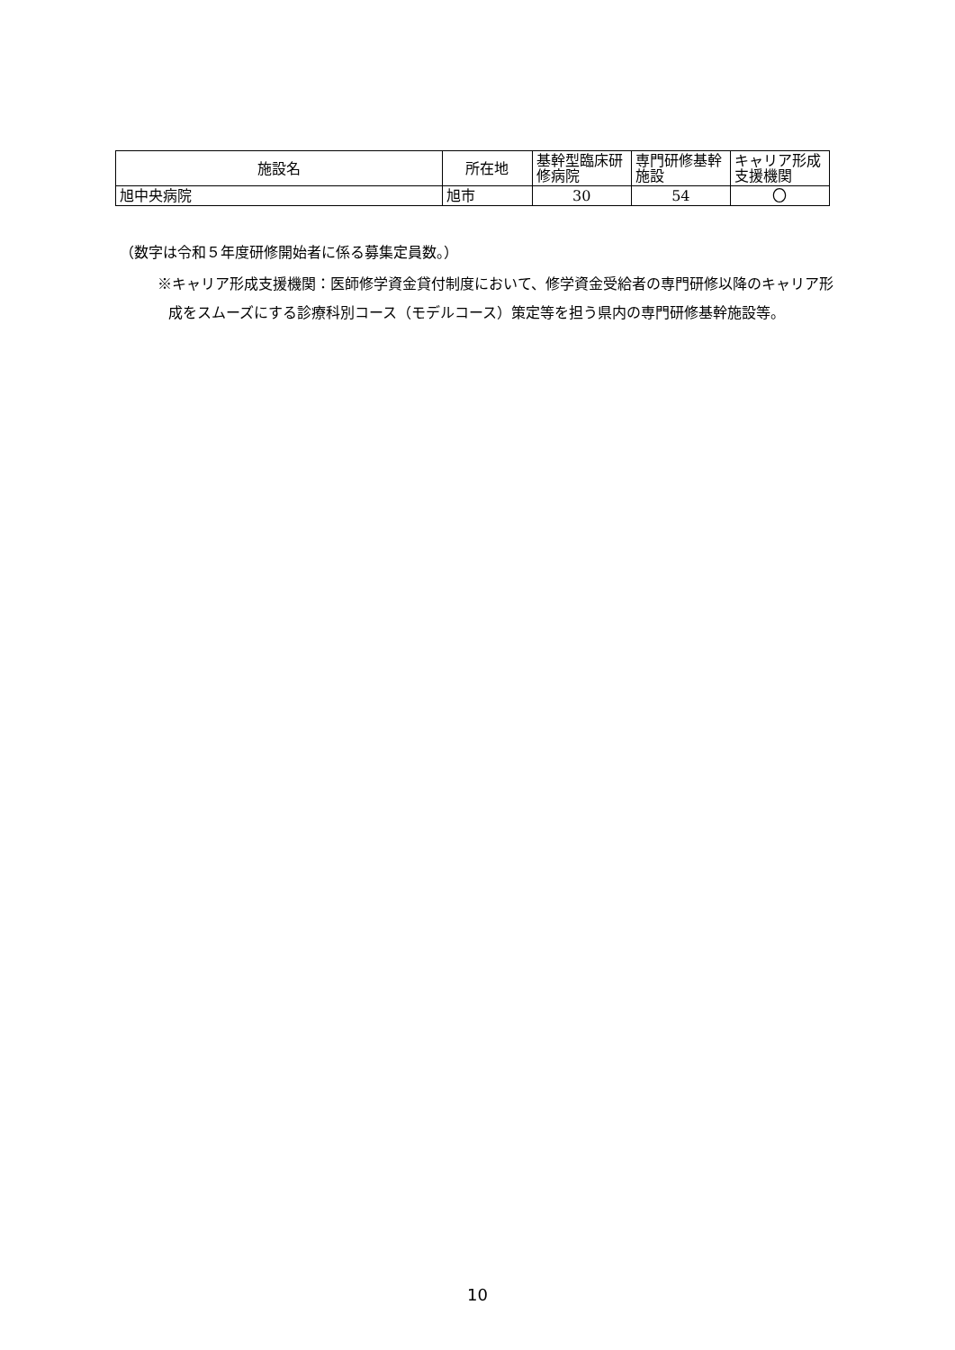| 施設名 | 所在地 | 基幹型臨床研修病院 | 専門研修基幹施設 | キャリア形成支援機関 |
| --- | --- | --- | --- | --- |
| 旭中央病院 | 旭市 | 30 | 54 | 〇 |
（数字は令和５年度研修開始者に係る募集定員数。）
※キャリア形成支援機関：医師修学資金貸付制度において、修学資金受給者の専門研修以降のキャリア形成をスムーズにする診療科別コース（モデルコース）策定等を担う県内の専門研修基幹施設等。
10